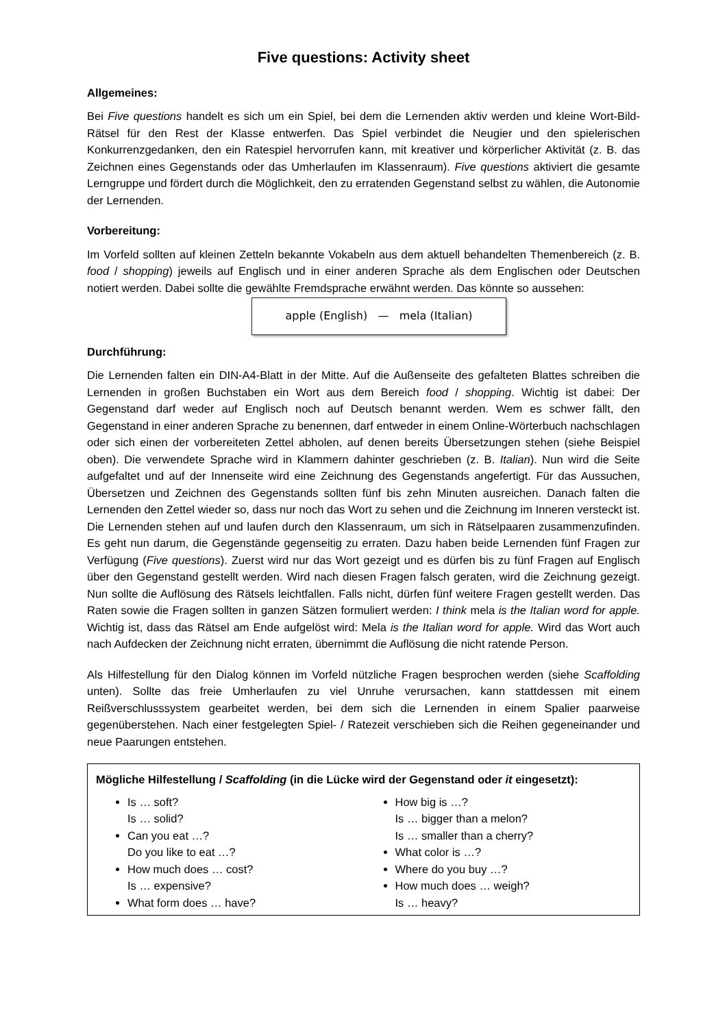Five questions: Activity sheet
Allgemeines:
Bei Five questions handelt es sich um ein Spiel, bei dem die Lernenden aktiv werden und kleine Wort-Bild-Rätsel für den Rest der Klasse entwerfen. Das Spiel verbindet die Neugier und den spielerischen Konkurrenzgedanken, den ein Ratespiel hervorrufen kann, mit kreativer und körperlicher Aktivität (z. B. das Zeichnen eines Gegenstands oder das Umherlaufen im Klassenraum). Five questions aktiviert die gesamte Lerngruppe und fördert durch die Möglichkeit, den zu erratenden Gegenstand selbst zu wählen, die Autonomie der Lernenden.
Vorbereitung:
Im Vorfeld sollten auf kleinen Zetteln bekannte Vokabeln aus dem aktuell behandelten Themenbereich (z. B. food / shopping) jeweils auf Englisch und in einer anderen Sprache als dem Englischen oder Deutschen notiert werden. Dabei sollte die gewählte Fremdsprache erwähnt werden. Das könnte so aussehen:
apple (English) — mela (Italian)
Durchführung:
Die Lernenden falten ein DIN-A4-Blatt in der Mitte. Auf die Außenseite des gefalteten Blattes schreiben die Lernenden in großen Buchstaben ein Wort aus dem Bereich food / shopping. Wichtig ist dabei: Der Gegenstand darf weder auf Englisch noch auf Deutsch benannt werden. Wem es schwer fällt, den Gegenstand in einer anderen Sprache zu benennen, darf entweder in einem Online-Wörterbuch nachschlagen oder sich einen der vorbereiteten Zettel abholen, auf denen bereits Übersetzungen stehen (siehe Beispiel oben). Die verwendete Sprache wird in Klammern dahinter geschrieben (z. B. Italian). Nun wird die Seite aufgefaltet und auf der Innenseite wird eine Zeichnung des Gegenstands angefertigt. Für das Aussuchen, Übersetzen und Zeichnen des Gegenstands sollten fünf bis zehn Minuten ausreichen. Danach falten die Lernenden den Zettel wieder so, dass nur noch das Wort zu sehen und die Zeichnung im Inneren versteckt ist. Die Lernenden stehen auf und laufen durch den Klassenraum, um sich in Rätselpaaren zusammenzufinden. Es geht nun darum, die Gegenstände gegenseitig zu erraten. Dazu haben beide Lernenden fünf Fragen zur Verfügung (Five questions). Zuerst wird nur das Wort gezeigt und es dürfen bis zu fünf Fragen auf Englisch über den Gegenstand gestellt werden. Wird nach diesen Fragen falsch geraten, wird die Zeichnung gezeigt. Nun sollte die Auflösung des Rätsels leichtfallen. Falls nicht, dürfen fünf weitere Fragen gestellt werden. Das Raten sowie die Fragen sollten in ganzen Sätzen formuliert werden: I think mela is the Italian word for apple. Wichtig ist, dass das Rätsel am Ende aufgelöst wird: Mela is the Italian word for apple. Wird das Wort auch nach Aufdecken der Zeichnung nicht erraten, übernimmt die Auflösung die nicht ratende Person.
Als Hilfestellung für den Dialog können im Vorfeld nützliche Fragen besprochen werden (siehe Scaffolding unten). Sollte das freie Umherlaufen zu viel Unruhe verursachen, kann stattdessen mit einem Reißverschlusssystem gearbeitet werden, bei dem sich die Lernenden in einem Spalier paarweise gegenüberstehen. Nach einer festgelegten Spiel- / Ratezeit verschieben sich die Reihen gegeneinander und neue Paarungen entstehen.
Mögliche Hilfestellung / Scaffolding (in die Lücke wird der Gegenstand oder it eingesetzt):
Is … soft?
Is … solid?
Can you eat …?
Do you like to eat …?
How much does … cost?
Is … expensive?
What form does … have?
How big is …?
Is … bigger than a melon?
Is … smaller than a cherry?
What color is …?
Where do you buy …?
How much does … weigh?
Is … heavy?